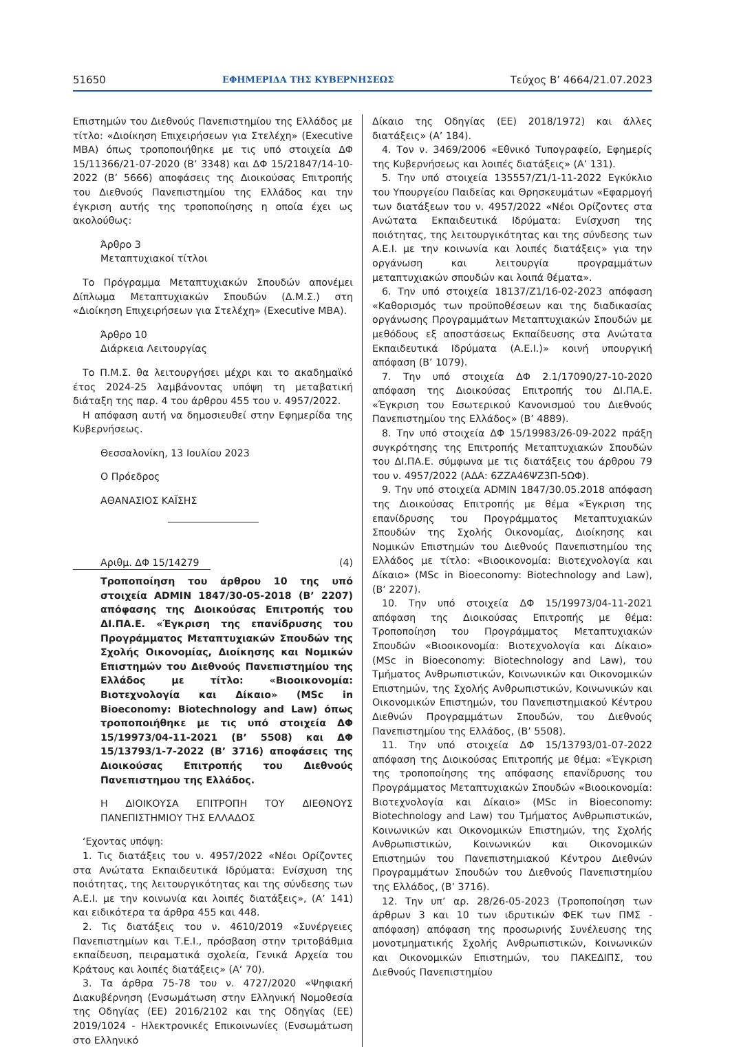51650 ΕΦΗΜΕΡΙΔΑ ΤΗΣ ΚΥΒΕΡΝΗΣΕΩΣ Τεύχος B’ 4664/21.07.2023
Επιστημών του Διεθνούς Πανεπιστημίου της Ελλάδος με τίτλο: «Διοίκηση Επιχειρήσεων για Στελέχη» (Executive MBA) όπως τροποποιήθηκε με τις υπό στοιχεία ΔΦ 15/11366/21-07-2020 (Β’ 3348) και ΔΦ 15/21847/14-10-2022 (Β’ 5666) αποφάσεις της Διοικούσας Επιτροπής του Διεθνούς Πανεπιστημίου της Ελλάδος και την έγκριση αυτής της τροποποίησης η οποία έχει ως ακολούθως:
Άρθρο 3
Μεταπτυχιακοί τίτλοι
Το Πρόγραμμα Μεταπτυχιακών Σπουδών απονέμει Δίπλωμα Μεταπτυχιακών Σπουδών (Δ.Μ.Σ.) στη «Διοίκηση Επιχειρήσεων για Στελέχη» (Executive MBA).
Άρθρο 10
Διάρκεια Λειτουργίας
Το Π.Μ.Σ. θα λειτουργήσει μέχρι και το ακαδημαϊκό έτος 2024-25 λαμβάνοντας υπόψη τη μεταβατική διάταξη της παρ. 4 του άρθρου 455 του ν. 4957/2022.
Η απόφαση αυτή να δημοσιευθεί στην Εφημερίδα της Κυβερνήσεως.
Θεσσαλονίκη, 13 Ιουλίου 2023
Ο Πρόεδρος
ΑΘΑΝΑΣΙΟΣ ΚΑΪΣΗΣ
Αριθμ. ΔΦ 15/14279 (4)
Τροποποίηση του άρθρου 10 της υπό στοιχεία ADMIN 1847/30-05-2018 (Β’ 2207) απόφασης της Διοικούσας Επιτροπής του ΔΙ.ΠΑ.Ε. «Έγκριση της επανίδρυσης του Προγράμματος Μεταπτυχιακών Σπουδών της Σχολής Οικονομίας, Διοίκησης και Νομικών Επιστημών του Διεθνούς Πανεπιστημίου της Ελλάδος με τίτλο: «Βιοοικονομία: Βιοτεχνολογία και Δίκαιο» (MSc in Bioeconomy: Biotechnology and Law) όπως τροποποιήθηκε με τις υπό στοιχεία ΔΦ 15/19973/04-11-2021 (Β’ 5508) και ΔΦ 15/13793/1-7-2022 (Β’ 3716) αποφάσεις της Διοικούσας Επιτροπής του Διεθνούς Πανεπιστημου της Ελλάδος.
Η ΔΙΟΙΚΟΥΣΑ ΕΠΙΤΡΟΠΗ ΤΟΥ ΔΙΕΘΝΟΥΣ ΠΑΝΕΠΙΣΤΗΜΙΟΥ ΤΗΣ ΕΛΛΑΔΟΣ
‘Εχοντας υπόψη:
1. Τις διατάξεις του ν. 4957/2022 «Νέοι Ορίζοντες στα Ανώτατα Εκπαιδευτικά Ιδρύματα: Ενίσχυση της ποιότητας, της λειτουργικότητας και της σύνδεσης των Α.Ε.Ι. με την κοινωνία και λοιπές διατάξεις», (Α’ 141) και ειδικότερα τα άρθρα 455 και 448.
2. Τις διατάξεις του ν. 4610/2019 «Συνέργειες Πανεπιστημίων και Τ.Ε.Ι., πρόσβαση στην τριτοβάθμια εκπαίδευση, πειραματικά σχολεία, Γενικά Αρχεία του Κράτους και λοιπές διατάξεις» (Α’ 70).
3. Τα άρθρα 75-78 του ν. 4727/2020 «Ψηφιακή Διακυβέρνηση (Ενσωμάτωση στην Ελληνική Νομοθεσία της Οδηγίας (ΕΕ) 2016/2102 και της Οδηγίας (ΕΕ) 2019/1024 - Ηλεκτρονικές Επικοινωνίες (Ενσωμάτωση στο Ελληνικό
Δίκαιο της Οδηγίας (ΕΕ) 2018/1972) και άλλες διατάξεις» (Α’ 184).
4. Τον ν. 3469/2006 «Εθνικό Τυπογραφείο, Εφημερίς της Κυβερνήσεως και λοιπές διατάξεις» (Α’ 131).
5. Την υπό στοιχεία 135557/Ζ1/1-11-2022 Εγκύκλιο του Υπουργείου Παιδείας και Θρησκευμάτων «Εφαρμογή των διατάξεων του ν. 4957/2022 «Νέοι Ορίζοντες στα Ανώτατα Εκπαιδευτικά Ιδρύματα: Ενίσχυση της ποιότητας, της λειτουργικότητας και της σύνδεσης των Α.Ε.Ι. με την κοινωνία και λοιπές διατάξεις» για την οργάνωση και λειτουργία προγραμμάτων μεταπτυχιακών σπουδών και λοιπά θέματα».
6. Την υπό στοιχεία 18137/Ζ1/16-02-2023 απόφαση «Καθορισμός των προϋποθέσεων και της διαδικασίας οργάνωσης Προγραμμάτων Μεταπτυχιακών Σπουδών με μεθόδους εξ αποστάσεως Εκπαίδευσης στα Ανώτατα Εκπαιδευτικά Ιδρύματα (Α.Ε.Ι.)» κοινή υπουργική απόφαση (Β’ 1079).
7. Την υπό στοιχεία ΔΦ 2.1/17090/27-10-2020 απόφαση της Διοικούσας Επιτροπής του ΔΙ.ΠΑ.Ε. «Έγκριση του Εσωτερικού Κανονισμού του Διεθνούς Πανεπιστημίου της Ελλάδος» (Β’ 4889).
8. Την υπό στοιχεία ΔΦ 15/19983/26-09-2022 πράξη συγκρότησης της Επιτροπής Μεταπτυχιακών Σπουδών του ΔΙ.ΠΑ.Ε. σύμφωνα με τις διατάξεις του άρθρου 79 του ν. 4957/2022 (ΑΔΑ: 6ΖΖΑ46ΨΖ3Π-5ΩΦ).
9. Την υπό στοιχεία ADMIN 1847/30.05.2018 απόφαση της Διοικούσας Επιτροπής με θέμα «Έγκριση της επανίδρυσης του Προγράμματος Μεταπτυχιακών Σπουδών της Σχολής Οικονομίας, Διοίκησης και Νομικών Επιστημών του Διεθνούς Πανεπιστημίου της Ελλάδος με τίτλο: «Βιοοικονομία: Βιοτεχνολογία και Δίκαιο» (MSc in Bioeconomy: Biotechnology and Law), (Β’ 2207).
10. Την υπό στοιχεία ΔΦ 15/19973/04-11-2021 απόφαση της Διοικούσας Επιτροπής με θέμα: Τροποποίηση του Προγράμματος Μεταπτυχιακών Σπουδών «Βιοοικονομία: Βιοτεχνολογία και Δίκαιο» (MSc in Bioeconomy: Biotechnology and Law), του Τμήματος Ανθρωπιστικών, Κοινωνικών και Οικονομικών Επιστημών, της Σχολής Ανθρωπιστικών, Κοινωνικών και Οικονομικών Επιστημών, του Πανεπιστημιακού Κέντρου Διεθνών Προγραμμάτων Σπουδών, του Διεθνούς Πανεπιστημίου της Ελλάδος, (Β’ 5508).
11. Την υπό στοιχεία ΔΦ 15/13793/01-07-2022 απόφαση της Διοικούσας Επιτροπής με θέμα: «Έγκριση της τροποποίησης της απόφασης επανίδρυσης του Προγράμματος Μεταπτυχιακών Σπουδών «Βιοοικονομία: Βιοτεχνολογία και Δίκαιο» (MSc in Bioeconomy: Biotechnology and Law) του Τμήματος Ανθρωπιστικών, Κοινωνικών και Οικονομικών Επιστημών, της Σχολής Ανθρωπιστικών, Κοινωνικών και Οικονομικών Επιστημών του Πανεπιστημιακού Κέντρου Διεθνών Προγραμμάτων Σπουδών του Διεθνούς Πανεπιστημίου της Ελλάδος, (Β’ 3716).
12. Την υπ’ αρ. 28/26-05-2023 (Τροποποίηση των άρθρων 3 και 10 των ιδρυτικών ΦΕΚ των ΠΜΣ - απόφαση) απόφαση της προσωρινής Συνέλευσης της μονοτμηματικής Σχολής Ανθρωπιστικών, Κοινωνικών και Οικονομικών Επιστημών, του ΠΑΚΕΔΙΠΣ, του Διεθνούς Πανεπιστημίου